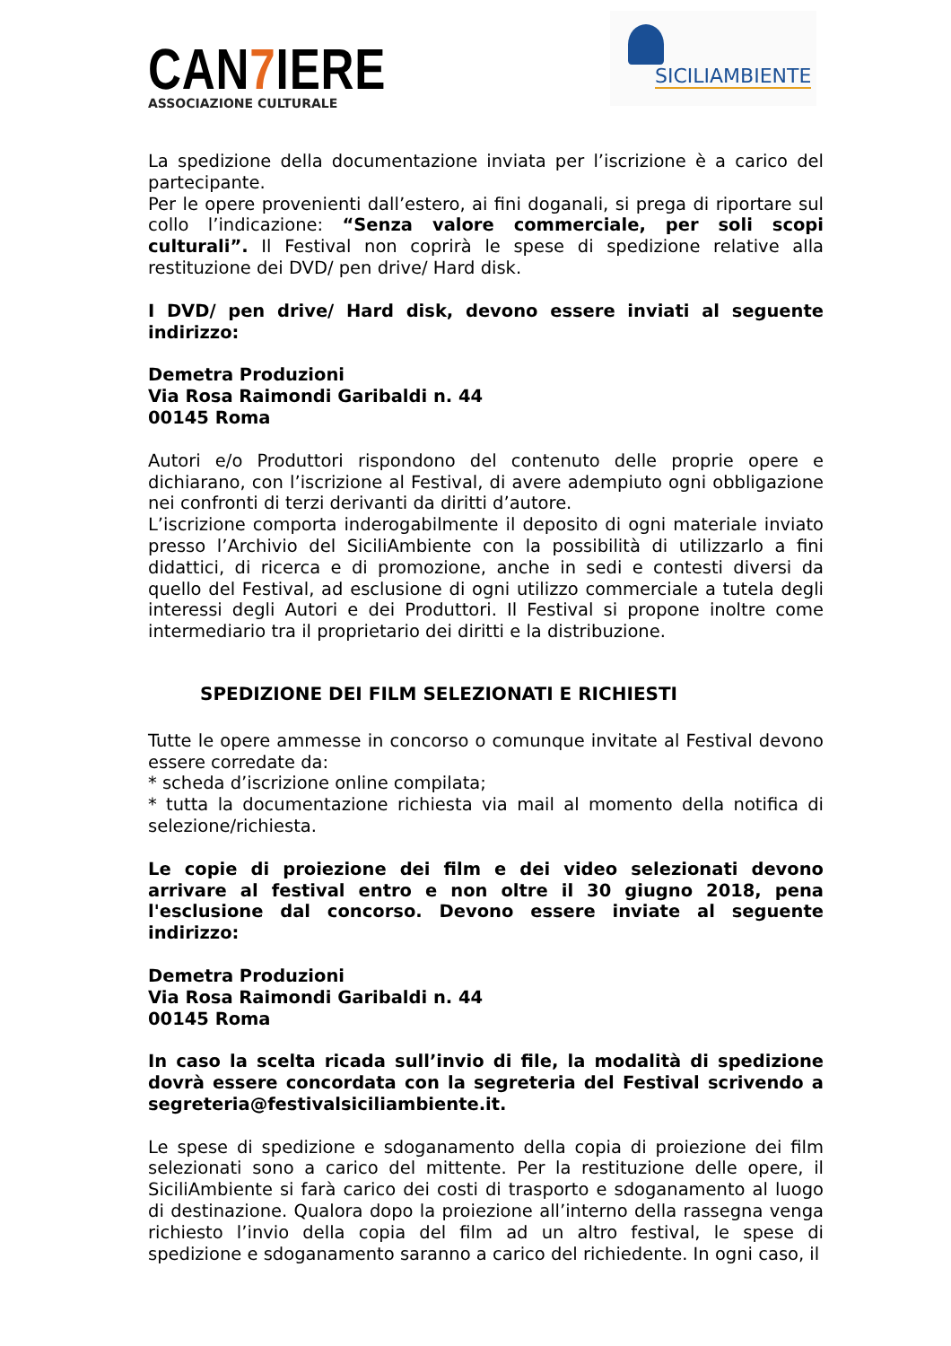CAN7 IERE
ASSOCIAZIONE CULTURALE
SICILIAMBIENTE
La spedizione della documentazione inviata per l’iscrizione è a carico del partecipante.
Per le opere provenienti dall’estero, ai fini doganali, si prega di riportare sul collo l’indicazione: “Senza valore commerciale, per soli scopi culturali”. Il Festival non coprirà le spese di spedizione relative alla restituzione dei DVD/ pen drive/ Hard disk.
I DVD/ pen drive/ Hard disk, devono essere inviati al seguente indirizzo:
Demetra Produzioni
Via Rosa Raimondi Garibaldi n. 44
00145 Roma
Autori e/o Produttori rispondono del contenuto delle proprie opere e dichiarano, con l’iscrizione al Festival, di avere adempiuto ogni obbligazione nei confronti di terzi derivanti da diritti d’autore.
L’iscrizione comporta inderogabilmente il deposito di ogni materiale inviato presso l’Archivio del SiciliAmbiente con la possibilità di utilizzarlo a fini didattici, di ricerca e di promozione, anche in sedi e contesti diversi da quello del Festival, ad esclusione di ogni utilizzo commerciale a tutela degli interessi degli Autori e dei Produttori. Il Festival si propone inoltre come intermediario tra il proprietario dei diritti e la distribuzione.
SPEDIZIONE DEI FILM SELEZIONATI E RICHIESTI
Tutte le opere ammesse in concorso o comunque invitate al Festival devono essere corredate da:
* scheda d’iscrizione online compilata;
* tutta la documentazione richiesta via mail al momento della notifica di selezione/richiesta.
Le copie di proiezione dei film e dei video selezionati devono arrivare al festival entro e non oltre il 30 giugno 2018, pena l'esclusione dal concorso. Devono essere inviate al seguente indirizzo:
Demetra Produzioni
Via Rosa Raimondi Garibaldi n. 44
00145 Roma
In caso la scelta ricada sull’invio di file, la modalità di spedizione dovrà essere concordata con la segreteria del Festival scrivendo a segreteria@festivalsiciliambiente.it.
Le spese di spedizione e sdoganamento della copia di proiezione dei film selezionati sono a carico del mittente. Per la restituzione delle opere, il SiciliAmbiente si farà carico dei costi di trasporto e sdoganamento al luogo di destinazione. Qualora dopo la proiezione all’interno della rassegna venga richiesto l’invio della copia del film ad un altro festival, le spese di spedizione e sdoganamento saranno a carico del richiedente. In ogni caso, il